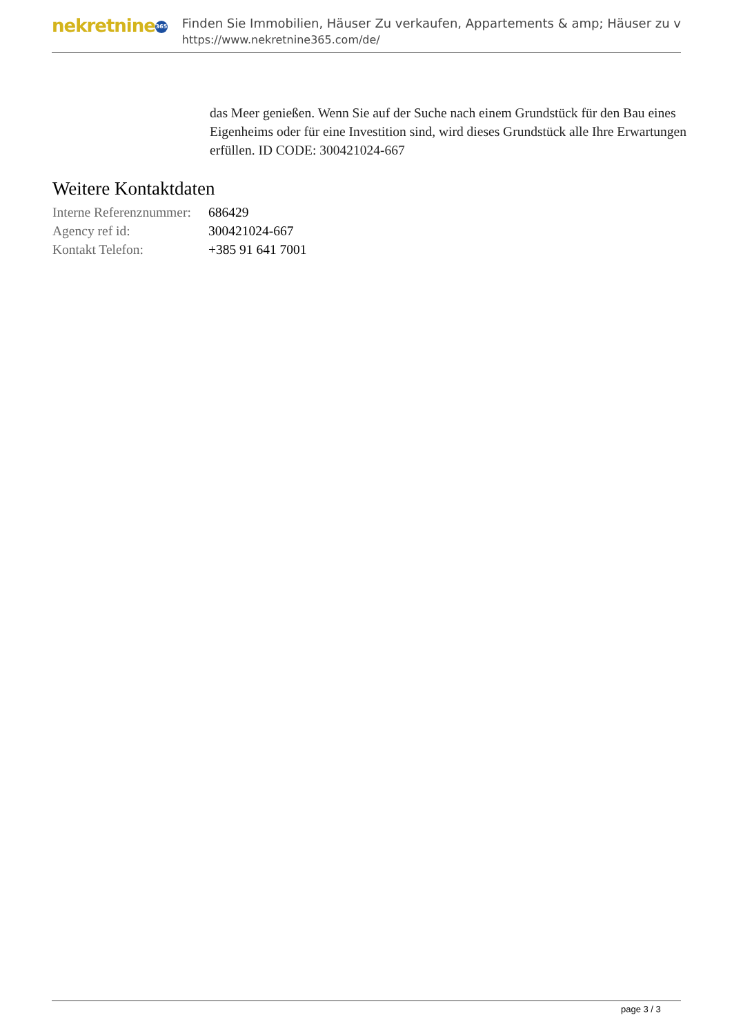nekretnine 365
Finden Sie Immobilien, Häuser Zu verkaufen, Appartements & amp; Häuser zu v
https://www.nekretnine365.com/de/
das Meer genießen. Wenn Sie auf der Suche nach einem Grundstück für den Bau eines Eigenheims oder für eine Investition sind, wird dieses Grundstück alle Ihre Erwartungen erfüllen. ID CODE: 300421024-667
Weitere Kontaktdaten
| Interne Referenznummer: | 686429 |
| Agency ref id: | 300421024-667 |
| Kontakt Telefon: | +385 91 641 7001 |
page 3 / 3